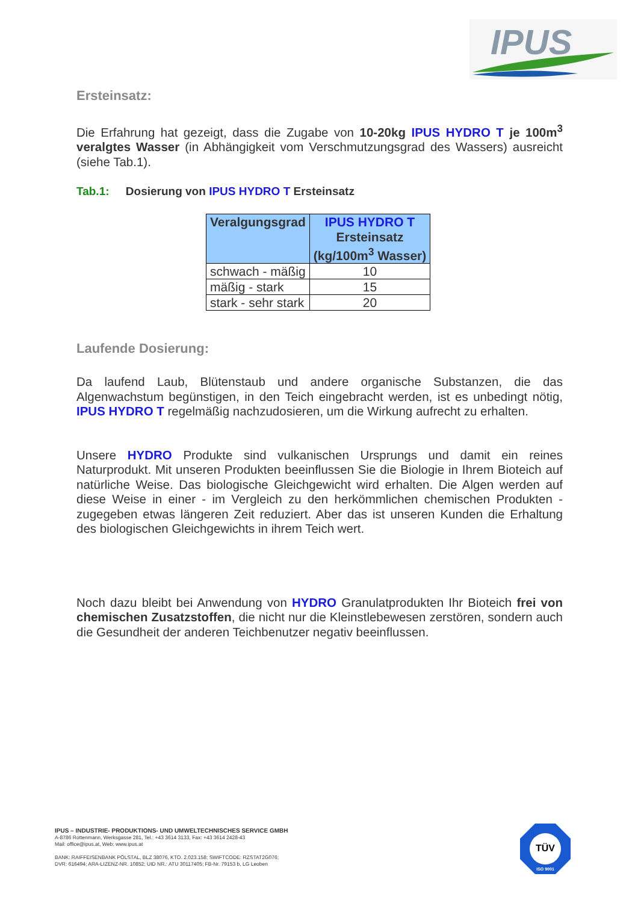IPUS
Ersteinsatz:
Die Erfahrung hat gezeigt, dass die Zugabe von 10-20kg IPUS HYDRO T je 100m<sup>3</sup> veralgtes Wasser (in Abhängigkeit vom Verschmutzungsgrad des Wassers) ausreicht (siehe Tab.1).
Tab.1: Dosierung von IPUS HYDRO T Ersteinsatz
| Veralgungsgrad | IPUS HYDRO T Ersteinsatz (kg/100m<sup>3</sup> Wasser) |
| --- | --- |
| schwach - mäßig | 10 |
| mäßig - stark | 15 |
| stark - sehr stark | 20 |
Laufende Dosierung:
Da laufend Laub, Blütenstaub und andere organische Substanzen, die das Algenwachstum begünstigen, in den Teich eingebracht werden, ist es unbedingt nötig, IPUS HYDRO T regelmäßig nachzudosieren, um die Wirkung aufrecht zu erhalten.
Unsere HYDRO Produkte sind vulkanischen Ursprungs und damit ein reines Naturprodukt. Mit unseren Produkten beeinflussen Sie die Biologie in Ihrem Bioteich auf natürliche Weise. Das biologische Gleichgewicht wird erhalten. Die Algen werden auf diese Weise in einer - im Vergleich zu den herkömmlichen chemischen Produkten - zugegeben etwas längeren Zeit reduziert. Aber das ist unseren Kunden die Erhaltung des biologischen Gleichgewichts in ihrem Teich wert.
Noch dazu bleibt bei Anwendung von HYDRO Granulatprodukten Ihr Bioteich frei von chemischen Zusatzstoffen, die nicht nur die Kleinstlebewesen zerstören, sondern auch die Gesundheit der anderen Teichbenutzer negativ beeinflussen.
IPUS – INDUSTRIE- PRODUKTIONS- UND UMWELTECHNISCHES SERVICE GMBH
A-8786 Rottenmann, Werksgasse 281, Tel.: +43 3614 3133, Fax: +43 3614 2428-43
Mail: office@ipus.at, Web: www.ipus.at
BANK: RAIFFEISENBANK PÖLSTAL, BLZ 38076, KTO. 2.023.158; SWIFTCODE: RZSTAT2G076;
DVR: 616494; ARA-LIZENZ-NR. 10852; UID NR.: ATU 30117405; FB-Nr. 79153 b, LG Leoben
TÜV
ISO 9001